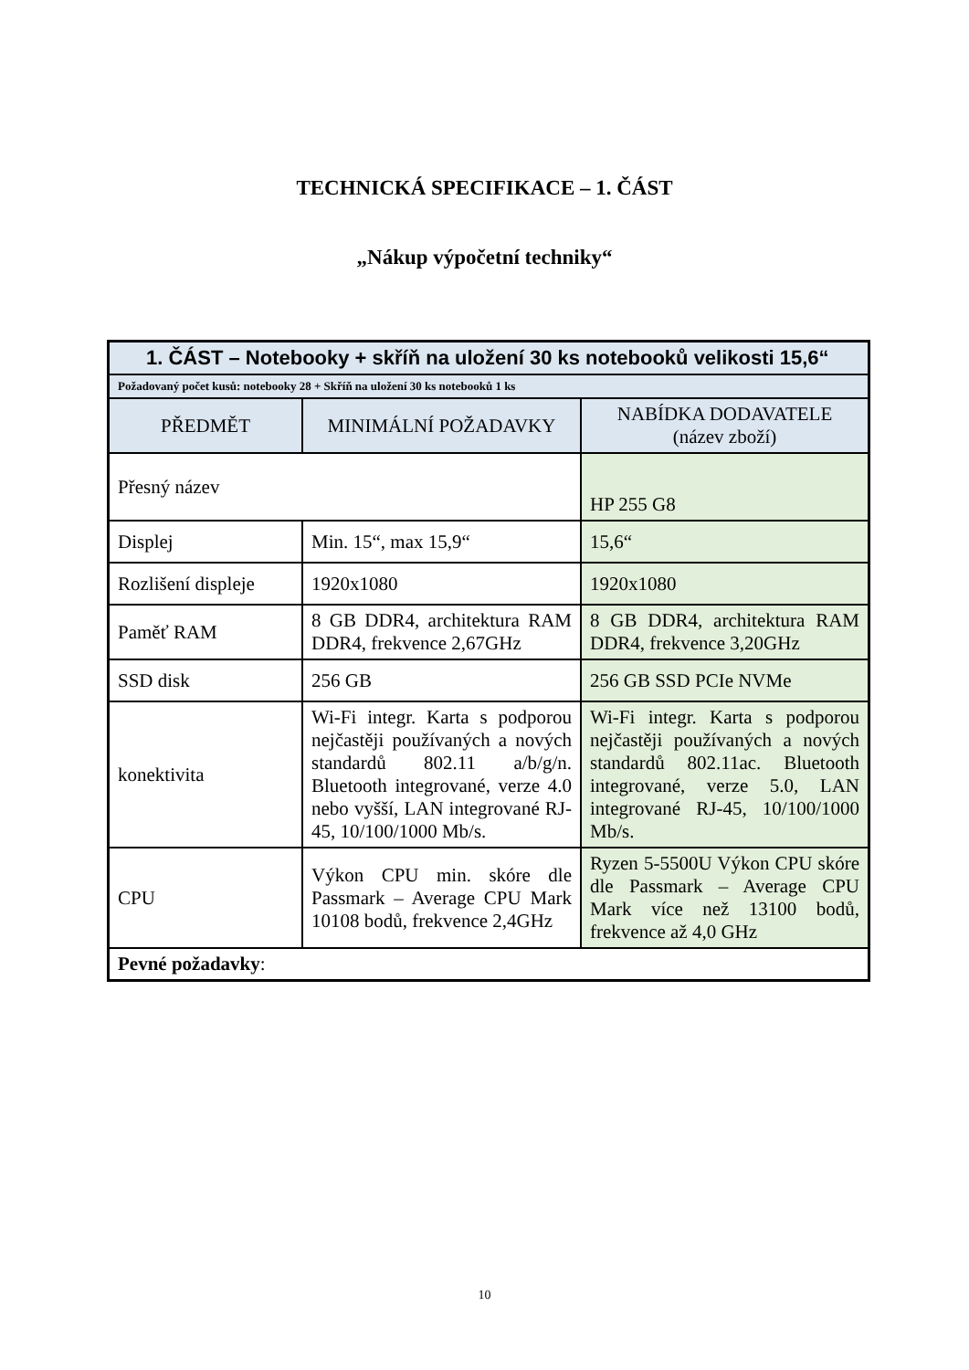TECHNICKÁ SPECIFIKACE – 1. ČÁST
„Nákup výpočetní techniky“
| 1. ČÁST – Notebooky + skříň na uložení 30 ks notebooků velikosti 15,6“ | | |
| --- | --- | --- |
| Požadovaný počet kusů: notebooky 28 + Skříň na uložení 30 ks notebooků 1 ks | | |
| PŘEDMĚT | MINIMÁLNÍ POŽADAVKY | NABÍDKA DODAVATELE (název zboží) |
| Přesný název | | HP 255 G8 |
| Displej | Min. 15“, max 15,9“ | 15,6“ |
| Rozlišení displeje | 1920x1080 | 1920x1080 |
| Paměť RAM | 8 GB DDR4, architektura RAM DDR4, frekvence 2,67GHz | 8 GB DDR4, architektura RAM DDR4, frekvence 3,20GHz |
| SSD disk | 256 GB | 256 GB SSD PCIe NVMe |
| konektivita | Wi-Fi integr. Karta s podporou nejčastěji používaných a nových standardů 802.11 a/b/g/n. Bluetooth integrované, verze 4.0 nebo vyšší, LAN integrované RJ-45, 10/100/1000 Mb/s. | Wi-Fi integr. Karta s podporou nejčastěji používaných a nových standardů 802.11ac. Bluetooth integrované, verze 5.0, LAN integrované RJ-45, 10/100/1000 Mb/s. |
| CPU | Výkon CPU min. skóre dle Passmark – Average CPU Mark 10108 bodů, frekvence 2,4GHz | Ryzen 5-5500U Výkon CPU skóre dle Passmark – Average CPU Mark více než 13100 bodů, frekvence až 4,0 GHz |
| Pevné požadavky : | | |
10